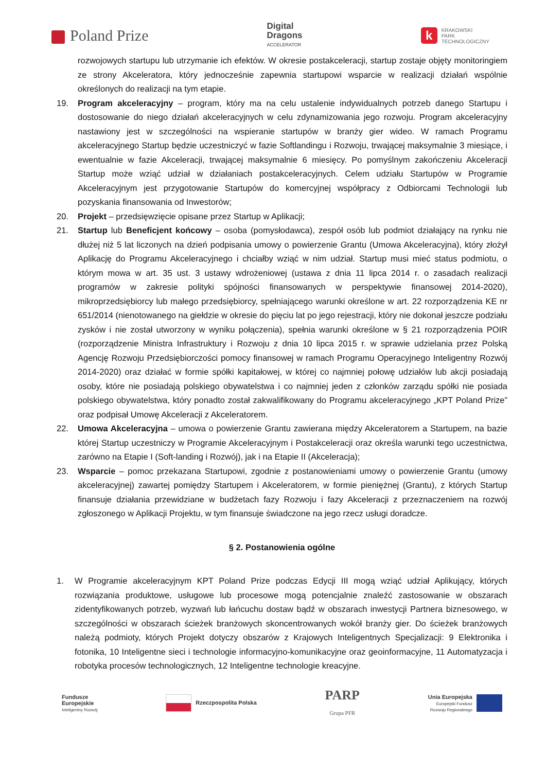Poland Prize
Digital
Dragons
ACCELERATOR
k
KRAKOWSKI
PARK
TECHNOLOGICZNY
rozwojowych startupu lub utrzymanie ich efektów. W okresie postakceleracji, startup zostaje objęty monitoringiem ze strony Akceleratora, który jednocześnie zapewnia startupowi wsparcie w realizacji działań wspólnie określonych do realizacji na tym etapie.
19. Program akceleracyjny – program, który ma na celu ustalenie indywidualnych potrzeb danego Startupu i dostosowanie do niego działań akceleracyjnych w celu zdynamizowania jego rozwoju. Program akceleracyjny nastawiony jest w szczególności na wspieranie startupów w branży gier wideo. W ramach Programu akceleracyjnego Startup będzie uczestniczyć w fazie Softlandingu i Rozwoju, trwającej maksymalnie 3 miesiące, i ewentualnie w fazie Akceleracji, trwającej maksymalnie 6 miesięcy. Po pomyślnym zakończeniu Akceleracji Startup może wziąć udział w działaniach postakceleracyjnych. Celem udziału Startupów w Programie Akceleracyjnym jest przygotowanie Startupów do komercyjnej współpracy z Odbiorcami Technologii lub pozyskania finansowania od Inwestorów;
20. Projekt – przedsięwzięcie opisane przez Startup w Aplikacji;
21. Startup lub Beneficjent końcowy – osoba (pomysłodawca), zespół osób lub podmiot działający na rynku nie dłużej niż 5 lat liczonych na dzień podpisania umowy o powierzenie Grantu (Umowa Akceleracyjna), który złożył Aplikację do Programu Akceleracyjnego i chciałby wziąć w nim udział. Startup musi mieć status podmiotu, o którym mowa w art. 35 ust. 3 ustawy wdrożeniowej (ustawa z dnia 11 lipca 2014 r. o zasadach realizacji programów w zakresie polityki spójności finansowanych w perspektywie finansowej 2014-2020), mikroprzedsiębiorcy lub małego przedsiębiorcy, spełniającego warunki określone w art. 22 rozporządzenia KE nr 651/2014 (nienotowanego na giełdzie w okresie do pięciu lat po jego rejestracji, który nie dokonał jeszcze podziału zysków i nie został utworzony w wyniku połączenia), spełnia warunki określone w § 21 rozporządzenia POIR (rozporządzenie Ministra Infrastruktury i Rozwoju z dnia 10 lipca 2015 r. w sprawie udzielania przez Polską Agencję Rozwoju Przedsiębiorczości pomocy finansowej w ramach Programu Operacyjnego Inteligentny Rozwój 2014-2020) oraz działać w formie spółki kapitałowej, w której co najmniej połowę udziałów lub akcji posiadają osoby, które nie posiadają polskiego obywatelstwa i co najmniej jeden z członków zarządu spółki nie posiada polskiego obywatelstwa, który ponadto został zakwalifikowany do Programu akceleracyjnego „KPT Poland Prize” oraz podpisał Umowę Akceleracji z Akceleratorem.
22. Umowa Akceleracyjna – umowa o powierzenie Grantu zawierana między Akceleratorem a Startupem, na bazie której Startup uczestniczy w Programie Akceleracyjnym i Postakceleracji oraz określa warunki tego uczestnictwa, zarówno na Etapie I (Soft-landing i Rozwój), jak i na Etapie II (Akceleracja);
23. Wsparcie – pomoc przekazana Startupowi, zgodnie z postanowieniami umowy o powierzenie Grantu (umowy akceleracyjnej) zawartej pomiędzy Startupem i Akceleratorem, w formie pieniężnej (Grantu), z których Startup finansuje działania przewidziane w budżetach fazy Rozwoju i fazy Akceleracji z przeznaczeniem na rozwój zgłoszonego w Aplikacji Projektu, w tym finansuje świadczone na jego rzecz usługi doradcze.
§ 2. Postanowienia ogólne
1. W Programie akceleracyjnym KPT Poland Prize podczas Edycji III mogą wziąć udział Aplikujący, których rozwiązania produktowe, usługowe lub procesowe mogą potencjalnie znaleźć zastosowanie w obszarach zidentyfikowanych potrzeb, wyzwań lub łańcuchu dostaw bądź w obszarach inwestycji Partnera biznesowego, w szczególności w obszarach ścieżek branżowych skoncentrowanych wokół branży gier. Do ścieżek branżowych należą podmioty, których Projekt dotyczy obszarów z Krajowych Inteligentnych Specjalizacji: 9 Elektronika i fotonika, 10 Inteligentne sieci i technologie informacyjno-komunikacyjne oraz geoinformacyjne, 11 Automatyzacja i robotyka procesów technologicznych, 12 Inteligentne technologie kreacyjne.
Fundusze
Europejskie
Inteligentny Rozwój
Rzeczpospolita Polska
PARP
Grupa PFR
Unia Europejska
Europejski Fundusz
Rozwoju Regionalnego